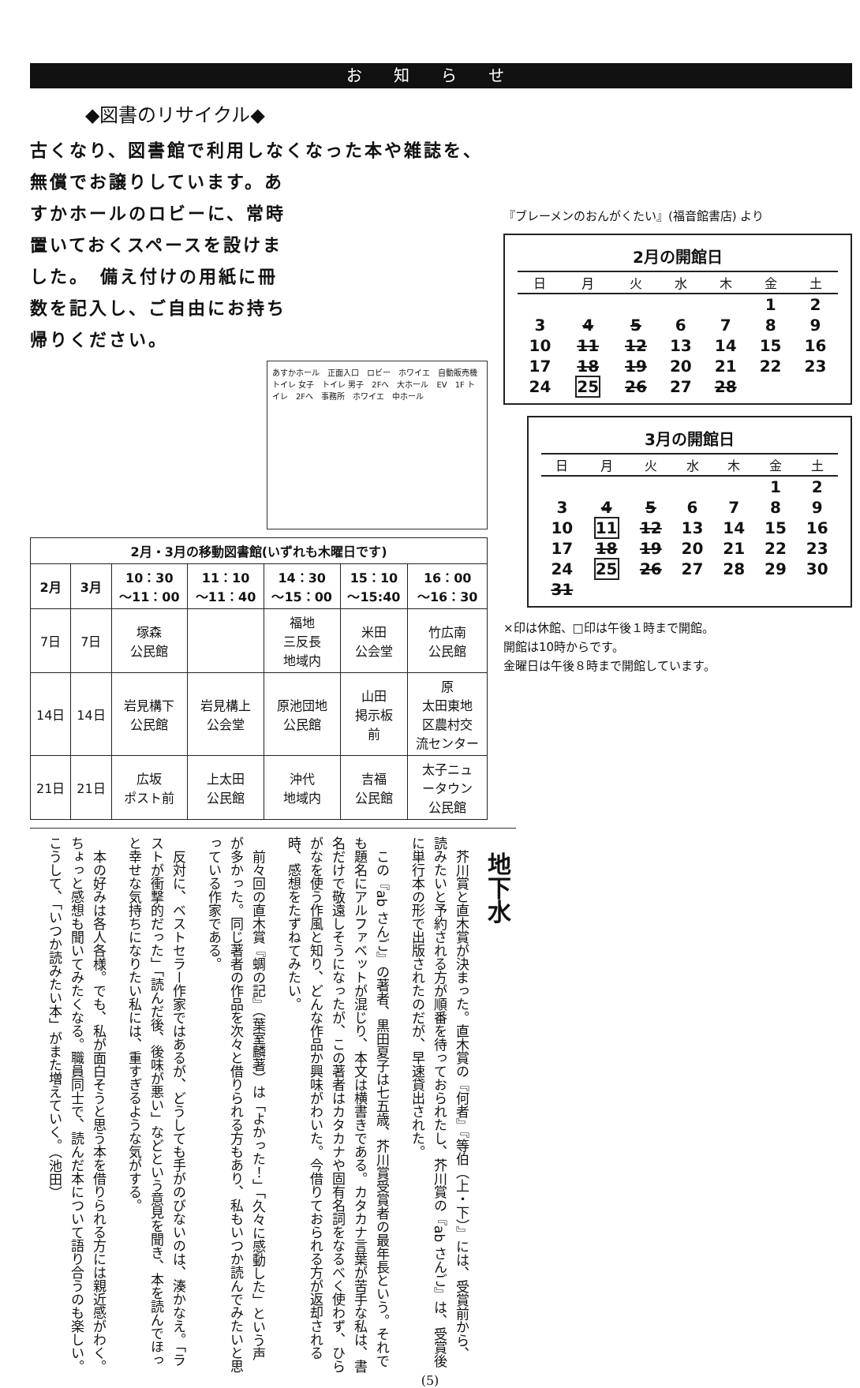お知らせ
◆図書のリサイクル◆
古くなり、図書館で利用しなくなった本や雑誌を、
無償でお譲りしています。あすかホールのロビーに、常時置いておくスペースを設けました。　備え付けの用紙に冊数を記入し、ご自由にお持ち帰りください。
あすかホール　正面入口　ロビー　ホワイエ　自動販売機　トイレ 女子　トイレ 男子　2Fへ　大ホール　EV　1F トイレ　2Fへ　事務所　ホワイエ　中ホール
| 2月・3月の移動図書館(いずれも木曜日です) | | | | | | |
| --- | --- | --- | --- | --- | --- | --- |
| 2月 | 3月 | 10：30 ～11：00 | 11：10 ～11：40 | 14：30 ～15：00 | 15：10 ～15:40 | 16：00 ～16：30 |
| 7日 | 7日 | 塚森 公民館 | | 福地 三反長 地域内 | 米田 公会堂 | 竹広南 公民館 |
| 14日 | 14日 | 岩見構下 公民館 | 岩見構上 公会堂 | 原池団地 公民館 | 山田 掲示板 前 | 原 太田東地 区農村交 流センター |
| 21日 | 21日 | 広坂 ポスト前 | 上太田 公民館 | 沖代 地域内 | 吉福 公民館 | 太子ニュ ータウン 公民館 |
『ブレーメンのおんがくたい』(福音館書店) より
2月の開館日
| 日 | 月 | 火 | 水 | 木 | 金 | 土 |
| --- | --- | --- | --- | --- | --- | --- |
| | | | | | 1 | 2 |
| 3 | 4 | 5 | 6 | 7 | 8 | 9 |
| 10 | 11 | 12 | 13 | 14 | 15 | 16 |
| 17 | 18 | 19 | 20 | 21 | 22 | 23 |
| 24 | 25 | 26 | 27 | 28 | | |
3月の開館日
| 日 | 月 | 火 | 水 | 木 | 金 | 土 |
| --- | --- | --- | --- | --- | --- | --- |
| | | | | | 1 | 2 |
| 3 | 4 | 5 | 6 | 7 | 8 | 9 |
| 10 | 11 | 12 | 13 | 14 | 15 | 16 |
| 17 | 18 | 19 | 20 | 21 | 22 | 23 |
| 24 | 25 | 26 | 27 | 28 | 29 | 30 |
| 31 | | | | | | |
×印は休館、□印は午後１時まで開館。
開館は10時からです。
金曜日は午後８時まで開館しています。
地下水
　芥川賞と直木賞が決まった。直木賞の『何者』『等伯（上・下）』には、受賞前から、読みたいと予約される方が順番を待っておられたし、芥川賞の『ab さんご』は、受賞後に単行本の形で出版されたのだが、早速貸出された。
　この『ab さんご』の著者、黒田夏子は七五歳、芥川賞受賞者の最年長という。それでも題名にアルファベットが混じり、本文は横書きである。カタカナ言葉が苦手な私は、書名だけで敬遠しそうになったが、この著者はカタカナや固有名詞をなるべく使わず、ひらがなを使う作風と知り、どんな作品か興味がわいた。今借りておられる方が返却される時、感想をたずねてみたい。
　前々回の直木賞『蜩の記』（葉室麟著）は「よかった！」「久々に感動した」という声が多かった。同じ著者の作品を次々と借りられる方もあり、私もいつか読んでみたいと思っている作家である。
　反対に、ベストセラー作家ではあるが、どうしても手がのびないのは、湊かなえ。「ラストが衝撃的だった」「読んだ後、後味が悪い」などという意見を聞き、本を読んでほっと幸せな気持ちになりたい私には、重すぎるような気がする。
　本の好みは各人各様。でも、私が面白そうと思う本を借りられる方には親近感がわく。ちょっと感想も聞いてみたくなる。職員同士で、読んだ本について語り合うのも楽しい。こうして、「いつか読みたい本」がまた増えていく。（池田）
(5)